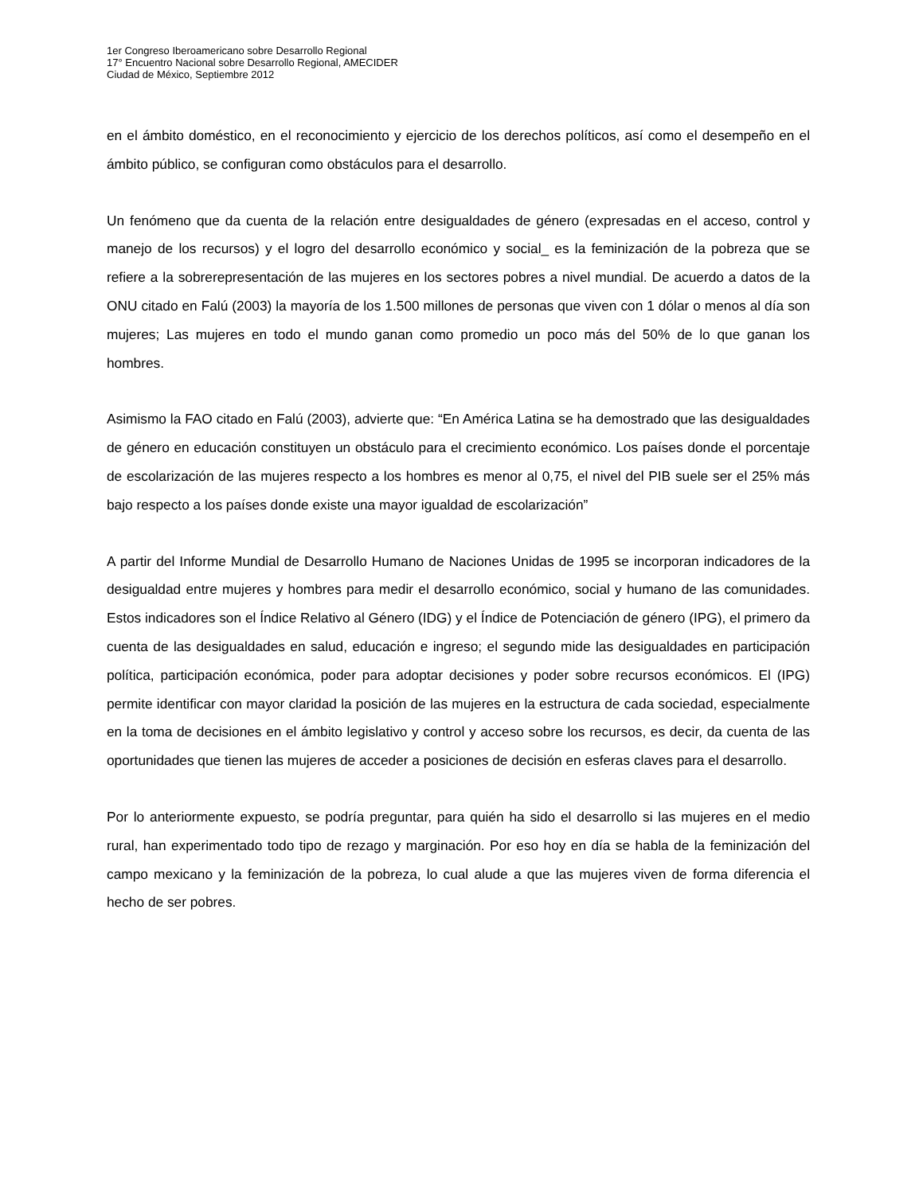1er Congreso Iberoamericano sobre Desarrollo Regional
17° Encuentro Nacional sobre Desarrollo Regional, AMECIDER
Ciudad de México, Septiembre 2012
en el ámbito doméstico, en el reconocimiento y ejercicio de los derechos políticos, así como el desempeño en el ámbito público, se configuran como obstáculos para el desarrollo.
Un fenómeno que da cuenta de la relación entre desigualdades de género (expresadas en el acceso, control y manejo de los recursos) y el logro del desarrollo económico y social_ es la feminización de la pobreza que se refiere a la sobrerepresentación de las mujeres en los sectores pobres a nivel mundial. De acuerdo a datos de la ONU citado en Falú (2003) la mayoría de los 1.500 millones de personas que viven con 1 dólar o menos al día son mujeres; Las mujeres en todo el mundo ganan como promedio un poco más del 50% de lo que ganan los hombres.
Asimismo la FAO citado en Falú (2003), advierte que: “En América Latina se ha demostrado que las desigualdades de género en educación constituyen un obstáculo para el crecimiento económico. Los países donde el porcentaje de escolarización de las mujeres respecto a los hombres es menor al 0,75, el nivel del PIB suele ser el 25% más bajo respecto a los países donde existe una mayor igualdad de escolarización”
A partir del Informe Mundial de Desarrollo Humano de Naciones Unidas de 1995 se incorporan indicadores de la desigualdad entre mujeres y hombres para medir el desarrollo económico, social y humano de las comunidades. Estos indicadores son el Índice Relativo al Género (IDG) y el Índice de Potenciación de género (IPG), el primero da cuenta de las desigualdades en salud, educación e ingreso; el segundo mide las desigualdades en participación política, participación económica, poder para adoptar decisiones y poder sobre recursos económicos. El (IPG) permite identificar con mayor claridad la posición de las mujeres en la estructura de cada sociedad, especialmente en la toma de decisiones en el ámbito legislativo y control y acceso sobre los recursos, es decir, da cuenta de las oportunidades que tienen las mujeres de acceder a posiciones de decisión en esferas claves para el desarrollo.
Por lo anteriormente expuesto, se podría preguntar, para quién ha sido el desarrollo si las mujeres en el medio rural, han experimentado todo tipo de rezago y marginación. Por eso hoy en día se habla de la feminización del campo mexicano y la feminización de la pobreza, lo cual alude a que las mujeres viven de forma diferencia el hecho de ser pobres.